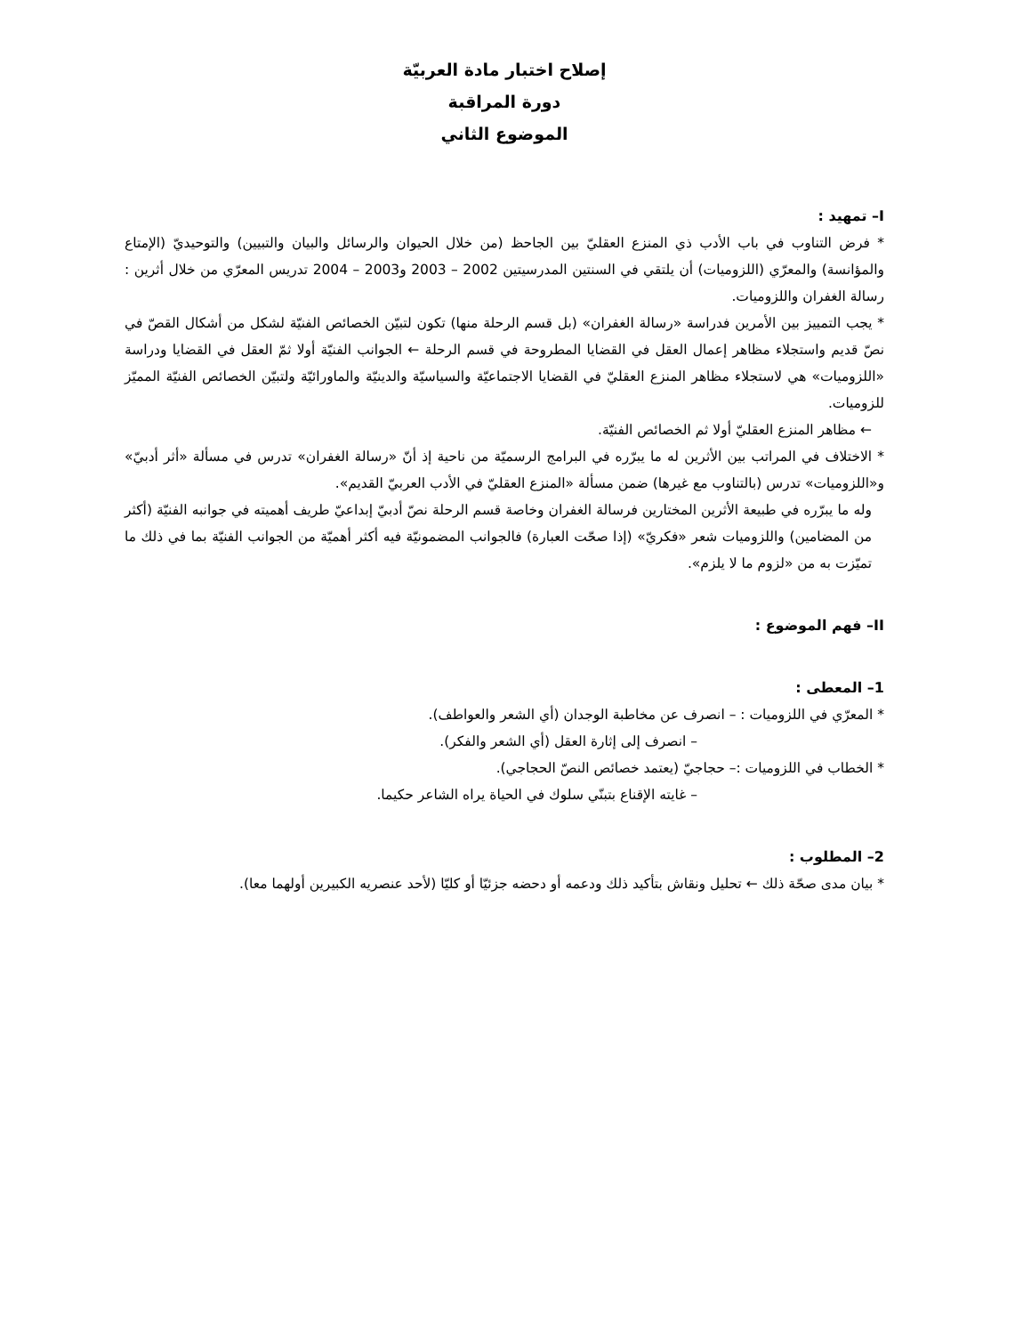إصلاح اختبار مادة العربيّة
دورة المراقبة
الموضوع الثاني
I– تمهيد :
* فرض التناوب في باب الأدب ذي المنزع العقليّ بين الجاحظ (من خلال الحيوان والرسائل والبيان والتبيين) والتوحيديّ (الإمتاع والمؤانسة) والمعرّي (اللزوميات) أن يلتقي في السنتين المدرسيتين 2002 – 2003 و2003 – 2004 تدريس المعرّي من خلال أثرين : رسالة الغفران واللزوميات.
* يجب التمييز بين الأمرين فدراسة «رسالة الغفران» (بل قسم الرحلة منها) تكون لتبيّن الخصائص الفنيّة لشكل من أشكال القصّ في نصّ قديم واستجلاء مظاهر إعمال العقل في القضايا المطروحة في قسم الرحلة ← الجوانب الفنيّة أولا ثمّ العقل في القضايا ودراسة «اللزوميات» هي لاستجلاء مظاهر المنزع العقليّ في القضايا الاجتماعيّة والسياسيّة والدينيّة والماورائيّة ولتبيّن الخصائص الفنيّة المميّز للزوميات.
← مظاهر المنزع العقليّ أولا ثم الخصائص الفنيّة.
* الاختلاف في المراتب بين الأثرين له ما يبرّره في البرامج الرسميّة من ناحية إذ أنّ «رسالة الغفران» تدرس في مسألة «أثر أدبيّ» و«اللزوميات» تدرس (بالتناوب مع غيرها) ضمن مسألة «المنزع العقليّ في الأدب العربيّ القديم».
وله ما يبرّره في طبيعة الأثرين المختارين فرسالة الغفران وخاصة قسم الرحلة نصّ أدبيّ إبداعيّ طريف أهميته في جوانبه الفنيّة (أكثر من المضامين) واللزوميات شعر «فكريّ» (إذا صحّت العبارة) فالجوانب المضمونيّة فيه أكثر أهميّة من الجوانب الفنيّة بما في ذلك ما تميّزت به من «لزوم ما لا يلزم».
II– فهم الموضوع :
1– المعطى :
* المعرّي في اللزوميات : – انصرف عن مخاطبة الوجدان (أي الشعر والعواطف).
– انصرف إلى إثارة العقل (أي الشعر والفكر).
* الخطاب في اللزوميات :– حجاجيّ (يعتمد خصائص النصّ الحجاجي).
– غايته الإقناع بتبنّي سلوك في الحياة يراه الشاعر حكيما.
2– المطلوب :
* بيان مدى صحّة ذلك ← تحليل ونقاش بتأكيد ذلك ودعمه أو دحضه جزئيّا أو كليّا (لأحد عنصريه الكبيرين أولهما معا).